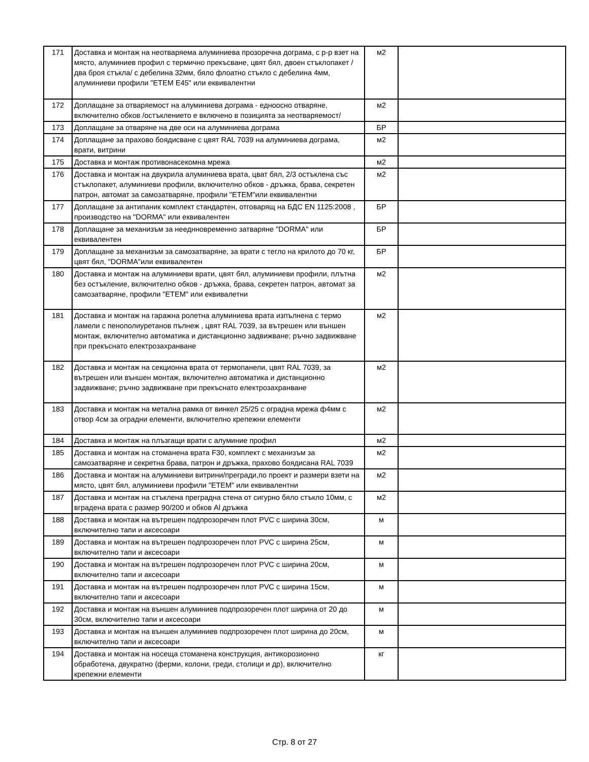| 171 | Доставка и монтаж на неотваряема алуминиева прозоречна дограма, с р-р взет на място, алуминиев профил с термично прекъсване, цвят бял, двоен стъклопакет /два броя стъкла/ с дебелина 32мм, бяло флоатно стъкло с дебелина 4мм, алуминиеви профили "ЕТЕМ Е45" или еквивалентни | м2 | |
| 172 | Доплащане за отваряемост на алуминиева дограма - едноосно отваряне, включително обков /остъклението е включено в позицията за неотваряемост/ | м2 | |
| 173 | Доплащане за отваряне на две оси на алуминиева дограма | БР | |
| 174 | Доплащане за прахово боядисване с цвят RAL 7039 на алуминиева дограма, врати, витрини | м2 | |
| 175 | Доставка и монтаж противонасекомна мрежа | м2 | |
| 176 | Доставка и монтаж на двукрила алуминиева врата, цват бял, 2/3 остъклена със стъклопакет, алуминиеви профили, включително обков - дръжка, брава, секретен патрон, автомат за самозатваряне, профили "ЕТЕМ"или еквивалентни | м2 | |
| 177 | Доплащане за антипаник комплект стандартен, отговарящ на БДС EN 1125:2008 , производство на "DORMA" или еквивалентен | БР | |
| 178 | Доплащане за механизъм за нееднновременно затваряне "DORMA" или еквивалентен | БР | |
| 179 | Доплащане за механизъм за самозатваряне, за врати с тегло на крилото до 70 кг, цвят бял, "DORMA"или еквивалентен | БР | |
| 180 | Доставка и монтаж на алуминиеви врати, цвят бял, алуминиеви профили, плътна без остъкление, включително обков - дръжка, брава, секретен патрон, автомат за самозатваряне, профили "ЕТЕМ" или еквивалетни | м2 | |
| 181 | Доставка и монтаж на гаражна ролетна алуминиева врата изпълнена с термо ламели с пенополиуретанов пълнеж , цвят RAL 7039, за вътрешен или външен монтаж, включително автоматика и дистанционно задвижване; ръчно задвижване при прекъснато електрозахранване | м2 | |
| 182 | Доставка и монтаж на секционна врата от термопанели, цвят RAL 7039, за вътрешен или външен монтаж, включително автоматика и дистанционно задвижване; ръчно задвижване при прекъснато електрозахранване | м2 | |
| 183 | Доставка и монтаж на метална рамка от винкел 25/25 с оградна мрежа ф4мм с отвор 4см за оградни елементи, включително крепежни елементи | м2 | |
| 184 | Доставка и монтаж на плъзгащи врати с алуминие профил | м2 | |
| 185 | Доставка и монтаж на стоманена врата F30, комплект с механизъм за самозатваряне и секретна брава, патрон и дръжка, прахово боядисана RAL 7039 | м2 | |
| 186 | Доставка и монтаж на алуминиеви витрини/прегради,по проект и размери взети на място, цвят бял, алуминиеви профили "ЕТЕМ" или еквивалентни | м2 | |
| 187 | Доставка и монтаж на стъклена преградна стена от сигурно бяло стъкло 10мм, с вградена врата с размер 90/200 и обков Al дръжка | м2 | |
| 188 | Доставка и монтаж на вътрешен подпрозоречен плот PVC с ширина 30см, включително тапи и аксесоари | м | |
| 189 | Доставка и монтаж на вътрешен подпрозоречен плот PVC с ширина 25см, включително тапи и аксесоари | м | |
| 190 | Доставка и монтаж на вътрешен подпрозоречен плот PVC с ширина 20см, включително тапи и аксесоари | м | |
| 191 | Доставка и монтаж на вътрешен подпрозоречен плот PVC с ширина 15см, включително тапи и аксесоари | м | |
| 192 | Доставка и монтаж на външен алуминиев подпрозоречен плот ширина от 20 до 30см, включително тапи и аксесоари | м | |
| 193 | Доставка и монтаж на външен алуминиев подпрозоречен плот ширина до 20см, включително тапи и аксесоари | м | |
| 194 | Доставка и монтаж на носеща стоманена конструкция, антикорозионно обработена, двукратно (ферми, колони, греди, столици и др), включително крепежни елементи | кг | |
Стр. 8 от 27